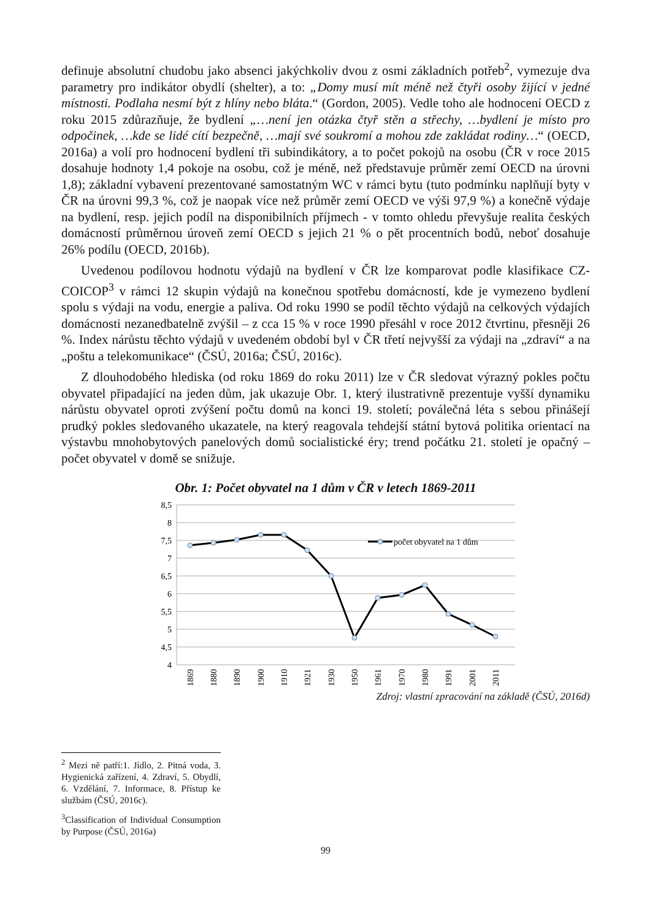definuje absolutní chudobu jako absenci jakýchkoliv dvou z osmi základních potřeb<sup>2</sup>, vymezuje dva parametry pro indikátor obydlí (shelter), a to: „Domy musí mít méně než čtyři osoby žijící v jedné místnosti. Podlaha nesmí být z hlíny nebo bláta.“ (Gordon, 2005). Vedle toho ale hodnocení OECD z roku 2015 zdůrazňuje, že bydlení „…není jen otázka čtyř stěn a střechy, …bydlení je místo pro odpočinek, …kde se lidé cítí bezpečně, …mají své soukromí a mohou zde zakládat rodiny…“ (OECD, 2016a) a volí pro hodnocení bydlení tři subindikátory, a to počet pokojů na osobu (ČR v roce 2015 dosahuje hodnoty 1,4 pokoje na osobu, což je méně, než představuje průměr zemí OECD na úrovni 1,8); základní vybavení prezentované samostatným WC v rámci bytu (tuto podmínku naplňují byty v ČR na úrovni 99,3 %, což je naopak více než průměr zemí OECD ve výši 97,9 %) a konečně výdaje na bydlení, resp. jejich podíl na disponibilních příjmech - v tomto ohledu převyšuje realita českých domácností průměrnou úroveň zemí OECD s jejich 21 % o pět procentních bodů, neboť dosahuje 26% podílu (OECD, 2016b).
Uvedenou podílovou hodnotu výdajů na bydlení v ČR lze komparovat podle klasifikace CZ-COICOP<sup>3</sup> v rámci 12 skupin výdajů na konečnou spotřebu domácností, kde je vymezeno bydlení spolu s výdaji na vodu, energie a paliva. Od roku 1990 se podíl těchto výdajů na celkových výdajích domácnosti nezanedbatelně zvýšil – z cca 15 % v roce 1990 přesáhl v roce 2012 čtvrtinu, přesněji 26 %. Index nárůstu těchto výdajů v uvedeném období byl v ČR třetí nejvyšší za výdaji na „zdraví“ a na „poštu a telekomunikace“ (ČSÚ, 2016a; ČSÚ, 2016c).
Z dlouhodobého hlediska (od roku 1869 do roku 2011) lze v ČR sledovat výrazný pokles počtu obyvatel připadající na jeden dům, jak ukazuje Obr. 1, který ilustrativně prezentuje vyšší dynamiku nárůstu obyvatel oproti zvýšení počtu domů na konci 19. století; poválečná léta s sebou přinášejí prudký pokles sledovaného ukazatele, na který reagovala tehdejší státní bytová politika orientací na výstavbu mnohobytových panelových domů socialistické éry; trend počátku 21. století je opačný – počet obyvatel v domě se snižuje.
Obr. 1: Počet obyvatel na 1 dům v ČR v letech 1869-2011
8,5
8
7,5
7
6,5
6
5,5
5
4,5
4
počet obyvatel na 1 dům
1869
1880
1890
1900
1910
1921
1930
1950
1961
1970
1980
1991
2001
2011
Zdroj: vlastní zpracování na základě (ČSÚ, 2016d)
<sup>2</sup> Mezi ně patří:1. Jídlo, 2. Pitná voda, 3. Hygienická zařízení, 4. Zdraví, 5. Obydlí, 6. Vzdělání, 7. Informace, 8. Přístup ke službám (ČSÚ, 2016c).
<sup>3</sup> Classification of Individual Consumption by Purpose (ČSÚ, 2016a)
99